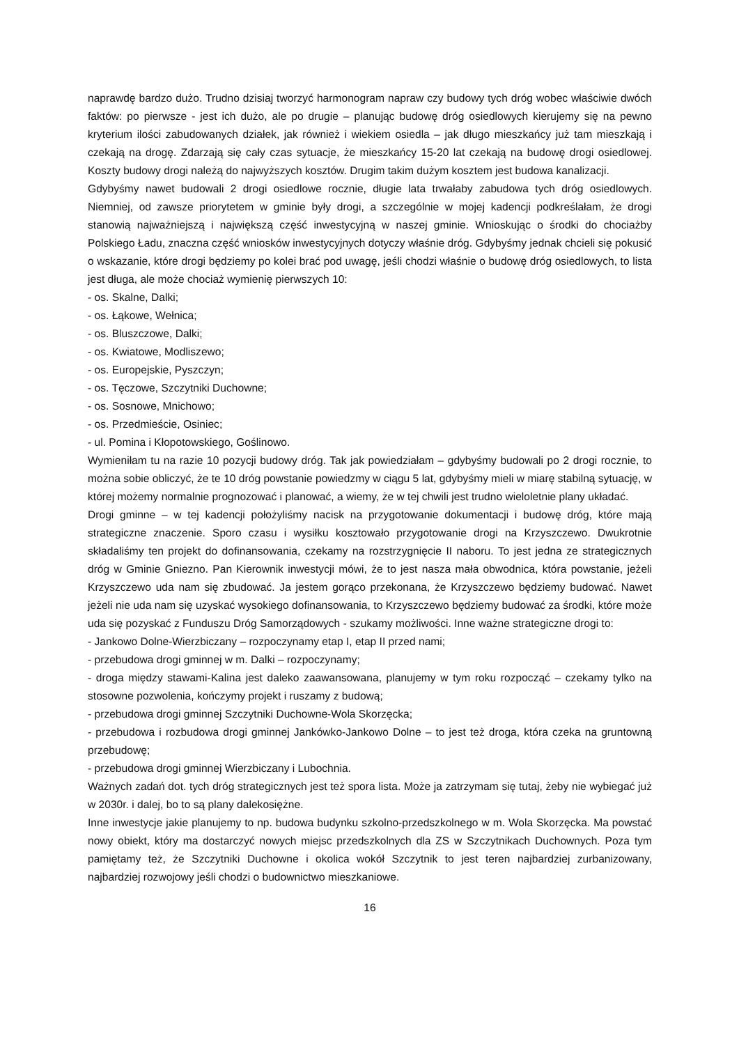naprawdę bardzo dużo. Trudno dzisiaj tworzyć harmonogram napraw czy budowy tych dróg wobec właściwie dwóch faktów: po pierwsze - jest ich dużo, ale po drugie – planując budowę dróg osiedlowych kierujemy się na pewno kryterium ilości zabudowanych działek, jak również i wiekiem osiedla – jak długo mieszkańcy już tam mieszkają i czekają na drogę. Zdarzają się cały czas sytuacje, że mieszkańcy 15-20 lat czekają na budowę drogi osiedlowej. Koszty budowy drogi należą do najwyższych kosztów. Drugim takim dużym kosztem jest budowa kanalizacji.
Gdybyśmy nawet budowali 2 drogi osiedlowe rocznie, długie lata trwałaby zabudowa tych dróg osiedlowych. Niemniej, od zawsze priorytetem w gminie były drogi, a szczególnie w mojej kadencji podkreślałam, że drogi stanowią najważniejszą i największą część inwestycyjną w naszej gminie. Wnioskując o środki do chociażby Polskiego Ładu, znaczna część wniosków inwestycyjnych dotyczy właśnie dróg. Gdybyśmy jednak chcieli się pokusić o wskazanie, które drogi będziemy po kolei brać pod uwagę, jeśli chodzi właśnie o budowę dróg osiedlowych, to lista jest długa, ale może chociaż wymienię pierwszych 10:
- os. Skalne, Dalki;
- os. Łąkowe, Wełnica;
- os. Bluszczowe, Dalki;
- os. Kwiatowe, Modliszewo;
- os. Europejskie, Pyszczyn;
- os. Tęczowe, Szczytniki Duchowne;
- os. Sosnowe, Mnichowo;
- os. Przedmieście, Osiniec;
- ul. Pomina i Kłopotowskiego, Goślinowo.
Wymieniłam tu na razie 10 pozycji budowy dróg. Tak jak powiedziałam – gdybyśmy budowali po 2 drogi rocznie, to można sobie obliczyć, że te 10 dróg powstanie powiedzmy w ciągu 5 lat, gdybyśmy mieli w miarę stabilną sytuację, w której możemy normalnie prognozować i planować, a wiemy, że w tej chwili jest trudno wieloletnie plany układać.
Drogi gminne – w tej kadencji położyliśmy nacisk na przygotowanie dokumentacji i budowę dróg, które mają strategiczne znaczenie. Sporo czasu i wysiłku kosztowało przygotowanie drogi na Krzyszczewo. Dwukrotnie składaliśmy ten projekt do dofinansowania, czekamy na rozstrzygnięcie II naboru. To jest jedna ze strategicznych dróg w Gminie Gniezno. Pan Kierownik inwestycji mówi, że to jest nasza mała obwodnica, która powstanie, jeżeli Krzyszczewo uda nam się zbudować. Ja jestem gorąco przekonana, że Krzyszczewo będziemy budować. Nawet jeżeli nie uda nam się uzyskać wysokiego dofinansowania, to Krzyszczewo będziemy budować za środki, które może uda się pozyskać z Funduszu Dróg Samorządowych - szukamy możliwości. Inne ważne strategiczne drogi to:
- Jankowo Dolne-Wierzbiczany – rozpoczynamy etap I, etap II przed nami;
- przebudowa drogi gminnej w m. Dalki – rozpoczynamy;
- droga między stawami-Kalina jest daleko zaawansowana, planujemy w tym roku rozpocząć – czekamy tylko na stosowne pozwolenia, kończymy projekt i ruszamy z budową;
- przebudowa drogi gminnej Szczytniki Duchowne-Wola Skorzęcka;
- przebudowa i rozbudowa drogi gminnej Jankówko-Jankowo Dolne – to jest też droga, która czeka na gruntowną przebudowę;
- przebudowa drogi gminnej Wierzbiczany i Lubochnia.
Ważnych zadań dot. tych dróg strategicznych jest też spora lista. Może ja zatrzymam się tutaj, żeby nie wybiegać już w 2030r. i dalej, bo to są plany dalekosiężne.
Inne inwestycje jakie planujemy to np. budowa budynku szkolno-przedszkolnego w m. Wola Skorzęcka. Ma powstać nowy obiekt, który ma dostarczyć nowych miejsc przedszkolnych dla ZS w Szczytnikach Duchownych. Poza tym pamiętamy też, że Szczytniki Duchowne i okolica wokół Szczytnik to jest teren najbardziej zurbanizowany, najbardziej rozwojowy jeśli chodzi o budownictwo mieszkaniowe.
16